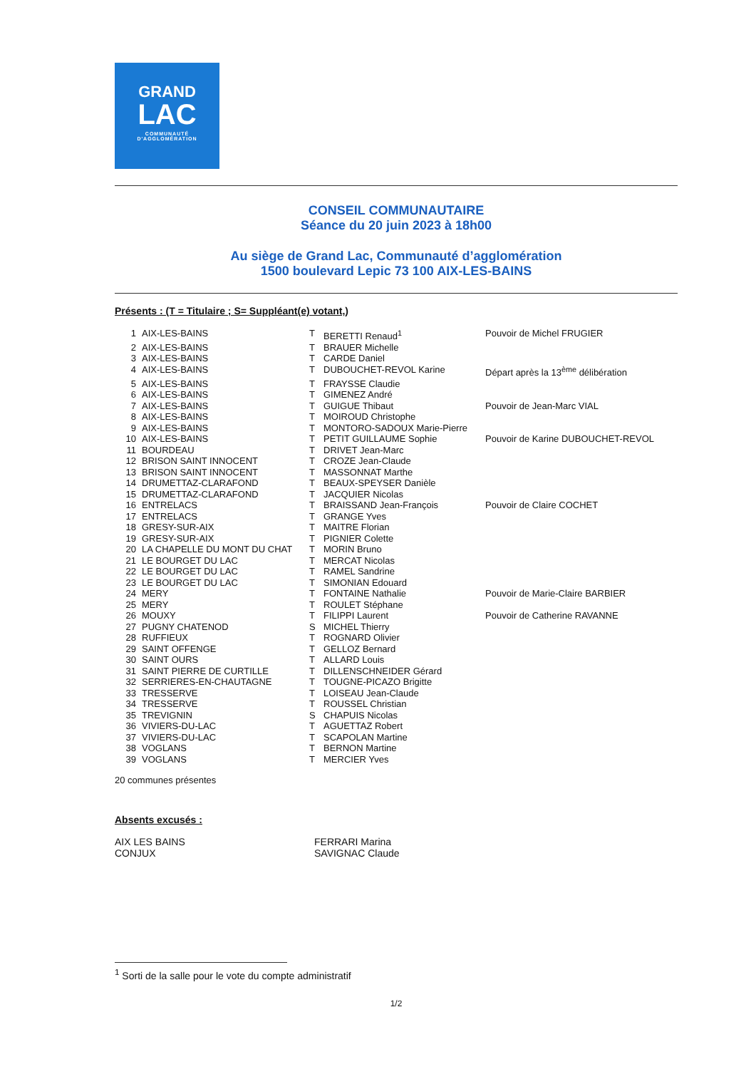GRAND
LAC
COMMUNAUTÉ
D'AGGLOMÉRATION
CONSEIL COMMUNAUTAIRE
Séance du 20 juin 2023 à 18h00
Au siège de Grand Lac, Communauté d’agglomération
1500 boulevard Lepic 73 100 AIX-LES-BAINS
Présents : (T = Titulaire ; S= Suppléant(e) votant,)
| 1 | AIX-LES-BAINS | T | BERETTI Renaud<sup>1</sup> | Pouvoir de Michel FRUGIER |
| 2 | AIX-LES-BAINS | T | BRAUER Michelle | |
| 3 | AIX-LES-BAINS | T | CARDE Daniel | |
| 4 | AIX-LES-BAINS | T | DUBOUCHET-REVOL Karine | Départ après la 13<sup>ème</sup> délibération |
| 5 | AIX-LES-BAINS | T | FRAYSSE Claudie | |
| 6 | AIX-LES-BAINS | T | GIMENEZ André | |
| 7 | AIX-LES-BAINS | T | GUIGUE Thibaut | Pouvoir de Jean-Marc VIAL |
| 8 | AIX-LES-BAINS | T | MOIROUD Christophe | |
| 9 | AIX-LES-BAINS | T | MONTORO-SADOUX Marie-Pierre | |
| 10 | AIX-LES-BAINS | T | PETIT GUILLAUME Sophie | Pouvoir de Karine DUBOUCHET-REVOL |
| 11 | BOURDEAU | T | DRIVET Jean-Marc | |
| 12 | BRISON SAINT INNOCENT | T | CROZE Jean-Claude | |
| 13 | BRISON SAINT INNOCENT | T | MASSONNAT Marthe | |
| 14 | DRUMETTAZ-CLARAFOND | T | BEAUX-SPEYSER Danièle | |
| 15 | DRUMETTAZ-CLARAFOND | T | JACQUIER Nicolas | |
| 16 | ENTRELACS | T | BRAISSAND Jean-François | Pouvoir de Claire COCHET |
| 17 | ENTRELACS | T | GRANGE Yves | |
| 18 | GRESY-SUR-AIX | T | MAITRE Florian | |
| 19 | GRESY-SUR-AIX | T | PIGNIER Colette | |
| 20 | LA CHAPELLE DU MONT DU CHAT | T | MORIN Bruno | |
| 21 | LE BOURGET DU LAC | T | MERCAT Nicolas | |
| 22 | LE BOURGET DU LAC | T | RAMEL Sandrine | |
| 23 | LE BOURGET DU LAC | T | SIMONIAN Edouard | |
| 24 | MERY | T | FONTAINE Nathalie | Pouvoir de Marie-Claire BARBIER |
| 25 | MERY | T | ROULET Stéphane | |
| 26 | MOUXY | T | FILIPPI Laurent | Pouvoir de Catherine RAVANNE |
| 27 | PUGNY CHATENOD | S | MICHEL Thierry | |
| 28 | RUFFIEUX | T | ROGNARD Olivier | |
| 29 | SAINT OFFENGE | T | GELLOZ Bernard | |
| 30 | SAINT OURS | T | ALLARD Louis | |
| 31 | SAINT PIERRE DE CURTILLE | T | DILLENSCHNEIDER Gérard | |
| 32 | SERRIERES-EN-CHAUTAGNE | T | TOUGNE-PICAZO Brigitte | |
| 33 | TRESSERVE | T | LOISEAU Jean-Claude | |
| 34 | TRESSERVE | T | ROUSSEL Christian | |
| 35 | TREVIGNIN | S | CHAPUIS Nicolas | |
| 36 | VIVIERS-DU-LAC | T | AGUETTAZ Robert | |
| 37 | VIVIERS-DU-LAC | T | SCAPOLAN Martine | |
| 38 | VOGLANS | T | BERNON Martine | |
| 39 | VOGLANS | T | MERCIER Yves | |
20 communes présentes
Absents excusés :
| AIX LES BAINS | FERRARI Marina |
| CONJUX | SAVIGNAC Claude |
<sup>1</sup> Sorti de la salle pour le vote du compte administratif
1/2